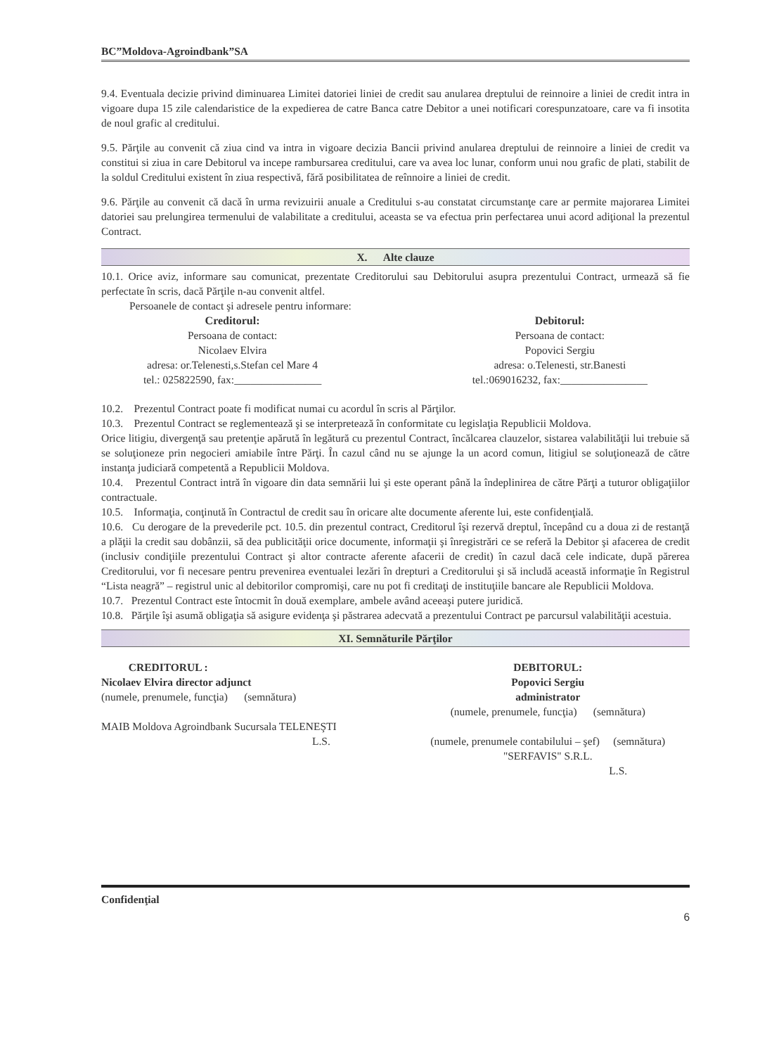BC”Moldova-Agroindbank”SA
9.4. Eventuala decizie privind diminuarea Limitei datoriei liniei de credit sau anularea dreptului de reinnoire a liniei de credit intra in vigoare dupa 15 zile calendaristice de la expedierea de catre Banca catre Debitor a unei notificari corespunzatoare, care va fi insotita de noul grafic al creditului.
9.5. Părţile au convenit că ziua cind va intra in vigoare decizia Bancii privind anularea dreptului de reinnoire a liniei de credit va constitui si ziua in care Debitorul va incepe rambursarea creditului, care va avea loc lunar, conform unui nou grafic de plati, stabilit de la soldul Creditului existent în ziua respectivă, fără posibilitatea de reînnoire a liniei de credit.
9.6. Părţile au convenit că dacă în urma revizuirii anuale a Creditului s-au constatat circumstanţe care ar permite majorarea Limitei datoriei sau prelungirea termenului de valabilitate a creditului, aceasta se va efectua prin perfectarea unui acord adiţional la prezentul Contract.
X. Alte clauze
10.1. Orice aviz, informare sau comunicat, prezentate Creditorului sau Debitorului asupra prezentului Contract, urmează să fie perfectate în scris, dacă Părţile n-au convenit altfel.
Persoanele de contact şi adresele pentru informare:
Creditorul:
Persoana de contact:
Nicolaev Elvira
adresa: or.Telenesti,s.Stefan cel Mare 4
tel.: 025822590, fax:________________
Debitorul:
Persoana de contact:
Popovici Sergiu
adresa: o.Telenesti, str.Banesti
tel.:069016232, fax:________________
10.2. Prezentul Contract poate fi modificat numai cu acordul în scris al Părţilor.
10.3. Prezentul Contract se reglementează şi se interpretează în conformitate cu legislaţia Republicii Moldova.
Orice litigiu, divergenţă sau pretenţie apărută în legătură cu prezentul Contract, încălcarea clauzelor, sistarea valabilităţii lui trebuie să se soluţioneze prin negocieri amiabile între Părţi. În cazul când nu se ajunge la un acord comun, litigiul se soluţionează de către instanţa judiciară competentă a Republicii Moldova.
10.4. Prezentul Contract intră în vigoare din data semnării lui şi este operant până la îndeplinirea de către Părţi a tuturor obligaţiilor contractuale.
10.5. Informaţia, conţinută în Contractul de credit sau în oricare alte documente aferente lui, este confidenţială.
10.6. Cu derogare de la prevederile pct. 10.5. din prezentul contract, Creditorul îşi rezervă dreptul, începând cu a doua zi de restanţă a plăţii la credit sau dobânzii, să dea publicităţii orice documente, informaţii şi înregistrări ce se referă la Debitor şi afacerea de credit (inclusiv condiţiile prezentului Contract şi altor contracte aferente afacerii de credit) în cazul dacă cele indicate, după părerea Creditorului, vor fi necesare pentru prevenirea eventualei lezări în drepturi a Creditorului şi să includă această informaţie în Registrul “Lista neagră” – registrul unic al debitorilor compromişi, care nu pot fi creditaţi de instituţiile bancare ale Republicii Moldova.
10.7. Prezentul Contract este întocmit în două exemplare, ambele având aceeaşi putere juridică.
10.8. Părţile îşi asumă obligaţia să asigure evidenţa şi păstrarea adecvată a prezentului Contract pe parcursul valabilităţii acestuia.
XI. Semnăturile Părţilor
CREDITORUL :
Nicolaev Elvira director adjunct
(numele, prenumele, funcţia) (semnătura)
MAIB Moldova Agroindbank Sucursala TELENEŞTI
L.S.
DEBITORUL:
Popovici Sergiu
administrator
(numele, prenumele, funcţia) (semnătura)
(numele, prenumele contabilului – şef) (semnătura)
"SERFAVIS" S.R.L.
L.S.
Confidenţial
6